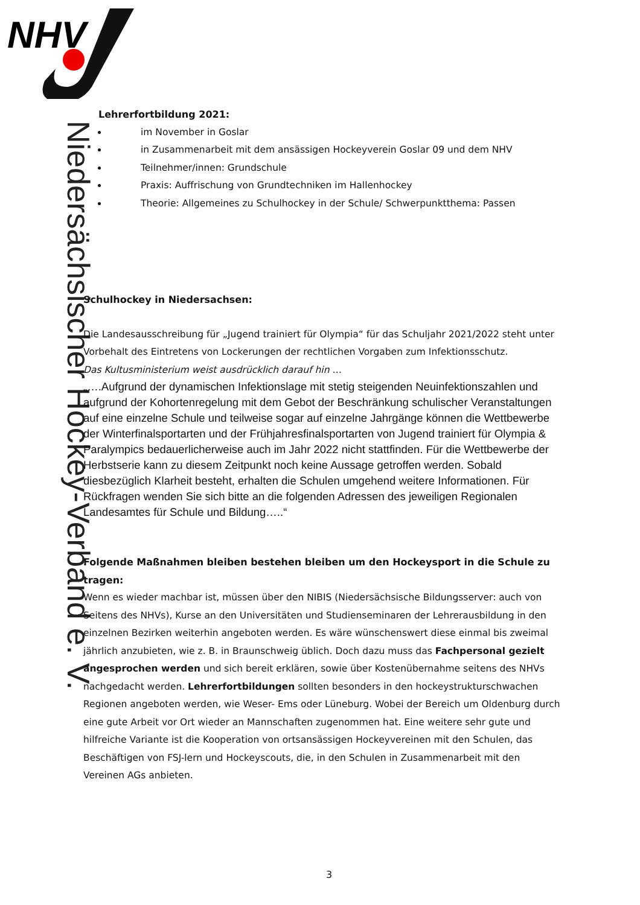NHV
Niedersächsischer Hockey-Verband e. V.
Lehrerfortbildung 2021:
im November in Goslar
in Zusammenarbeit mit dem ansässigen Hockeyverein Goslar 09 und dem NHV
Teilnehmer/innen: Grundschule
Praxis: Auffrischung von Grundtechniken im Hallenhockey
Theorie: Allgemeines zu Schulhockey in der Schule/ Schwerpunktthema: Passen
Schulhockey in Niedersachsen:
Die Landesausschreibung für „Jugend trainiert für Olympia“ für das Schuljahr 2021/2022 steht unter Vorbehalt des Eintretens von Lockerungen der rechtlichen Vorgaben zum Infektionsschutz.
Das Kultusministerium weist ausdrücklich darauf hin …
„….Aufgrund der dynamischen Infektionslage mit stetig steigenden Neuinfektionszahlen und aufgrund der Kohortenregelung mit dem Gebot der Beschränkung schulischer Veranstaltungen auf eine einzelne Schule und teilweise sogar auf einzelne Jahrgänge können die Wettbewerbe der Winterfinalsportarten und der Frühjahresfinalsportarten von Jugend trainiert für Olympia & Paralympics bedauerlicherweise auch im Jahr 2022 nicht stattfinden. Für die Wettbewerbe der Herbstserie kann zu diesem Zeitpunkt noch keine Aussage getroffen werden. Sobald diesbezüglich Klarheit besteht, erhalten die Schulen umgehend weitere Informationen. Für Rückfragen wenden Sie sich bitte an die folgenden Adressen des jeweiligen Regionalen Landesamtes für Schule und Bildung…..“
Folgende Maßnahmen bleiben bestehen bleiben um den Hockeysport in die Schule zu tragen:
Wenn es wieder machbar ist, müssen über den NIBIS (Niedersächsische Bildungsserver: auch von Seitens des NHVs), Kurse an den Universitäten und Studienseminaren der Lehrerausbildung in den einzelnen Bezirken weiterhin angeboten werden. Es wäre wünschenswert diese einmal bis zweimal jährlich anzubieten, wie z. B. in Braunschweig üblich. Doch dazu muss das Fachpersonal gezielt angesprochen werden und sich bereit erklären, sowie über Kostenübernahme seitens des NHVs nachgedacht werden. Lehrerfortbildungen sollten besonders in den hockeystrukturschwachen Regionen angeboten werden, wie Weser- Ems oder Lüneburg. Wobei der Bereich um Oldenburg durch eine gute Arbeit vor Ort wieder an Mannschaften zugenommen hat. Eine weitere sehr gute und hilfreiche Variante ist die Kooperation von ortsansässigen Hockeyvereinen mit den Schulen, das Beschäftigen von FSJ-lern und Hockeyscouts, die, in den Schulen in Zusammenarbeit mit den Vereinen AGs anbieten.
3